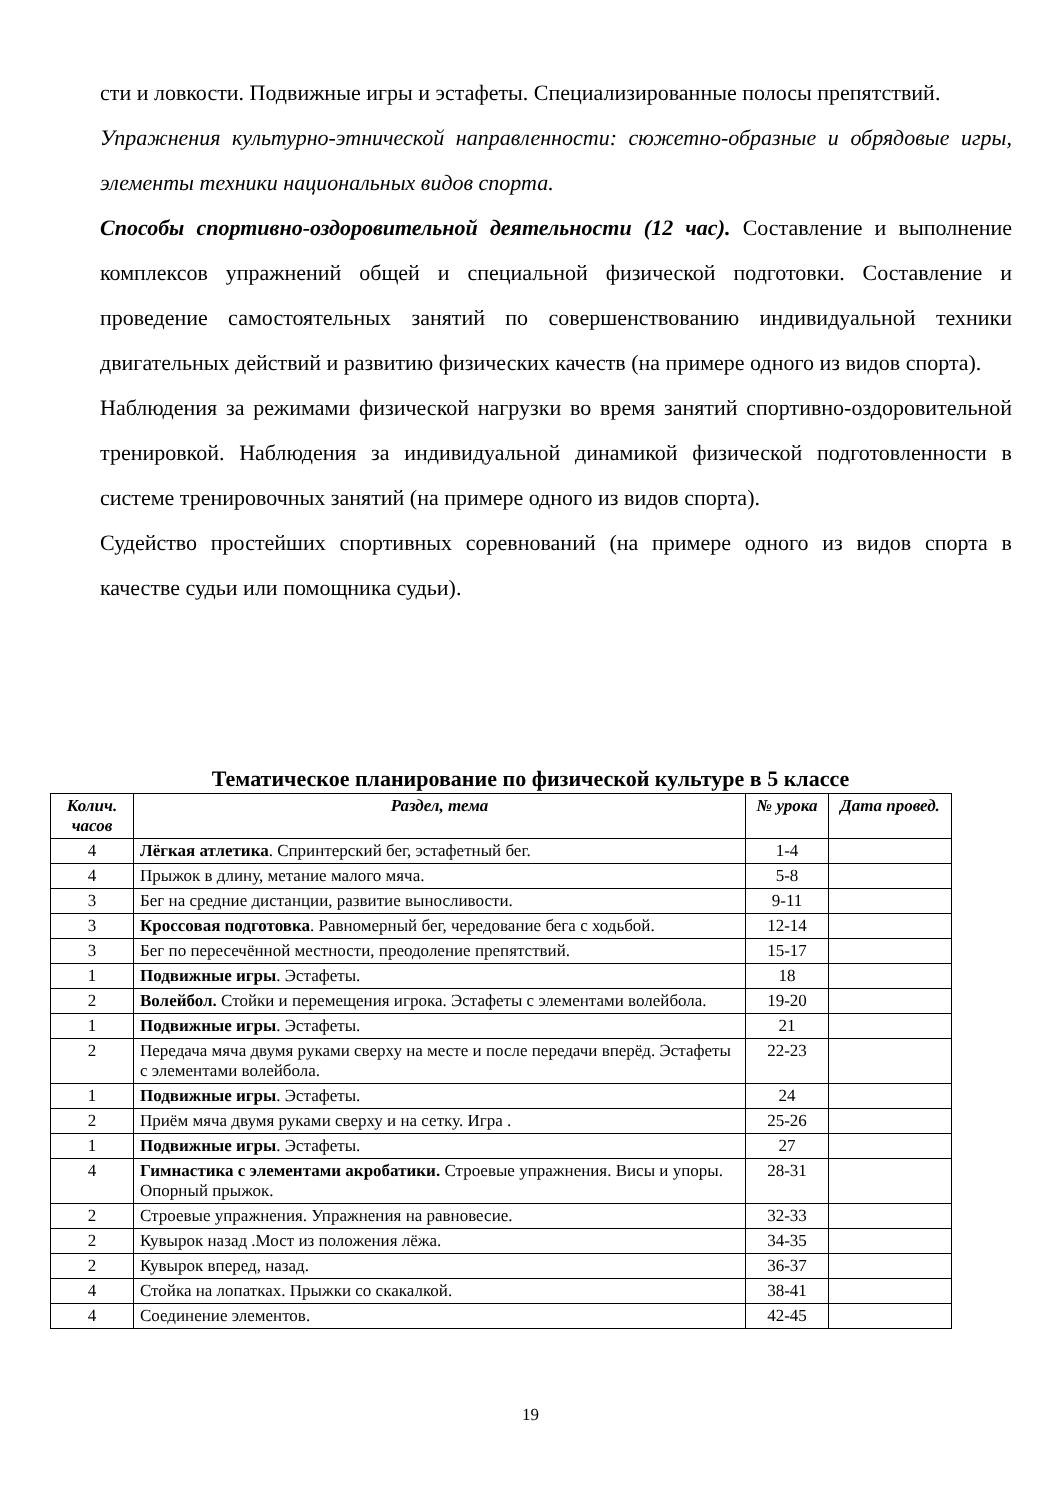сти и ловкости. Подвижные игры и эстафеты. Специализированные полосы препятствий.
Упражнения культурно-этнической направленности: сюжетно-образные и обрядовые игры, элементы техники национальных видов спорта.
Способы спортивно-оздоровительной деятельности (12 час). Составление и выполнение комплексов упражнений общей и специальной физической подготовки. Составление и проведение самостоятельных занятий по совершенствованию индивидуальной техники двигательных действий и развитию физических качеств (на примере одного из видов спорта).
Наблюдения за режимами физической нагрузки во время занятий спортивно-оздоровительной тренировкой. Наблюдения за индивидуальной динамикой физической подготовленности в системе тренировочных занятий (на примере одного из видов спорта).
Судейство простейших спортивных соревнований (на примере одного из видов спорта в качестве судьи или помощника судьи).
Тематическое планирование по физической культуре в 5 классе
| Колич. часов | Раздел, тема | № урока | Дата провед. |
| --- | --- | --- | --- |
| 4 | Лёгкая атлетика . Спринтерский бег, эстафетный бег. | 1-4 | |
| 4 | Прыжок в длину, метание малого мяча. | 5-8 | |
| 3 | Бег на средние дистанции, развитие выносливости. | 9-11 | |
| 3 | Кроссовая подготовка . Равномерный бег, чередование бега с ходьбой. | 12-14 | |
| 3 | Бег по пересечённой местности, преодоление препятствий. | 15-17 | |
| 1 | Подвижные игры . Эстафеты. | 18 | |
| 2 | Волейбол. Стойки и перемещения игрока. Эстафеты с элементами волейбола. | 19-20 | |
| 1 | Подвижные игры . Эстафеты. | 21 | |
| 2 | Передача мяча двумя руками сверху на месте и после передачи вперёд. Эстафеты с элементами волейбола. | 22-23 | |
| 1 | Подвижные игры . Эстафеты. | 24 | |
| 2 | Приём мяча двумя руками сверху и на сетку. Игра . | 25-26 | |
| 1 | Подвижные игры . Эстафеты. | 27 | |
| 4 | Гимнастика с элементами акробатики. Строевые упражнения. Висы и упоры. Опорный прыжок. | 28-31 | |
| 2 | Строевые упражнения. Упражнения на равновесие. | 32-33 | |
| 2 | Кувырок назад .Мост из положения лёжа. | 34-35 | |
| 2 | Кувырок вперед, назад. | 36-37 | |
| 4 | Стойка на лопатках. Прыжки со скакалкой. | 38-41 | |
| 4 | Соединение элементов. | 42-45 | |
19